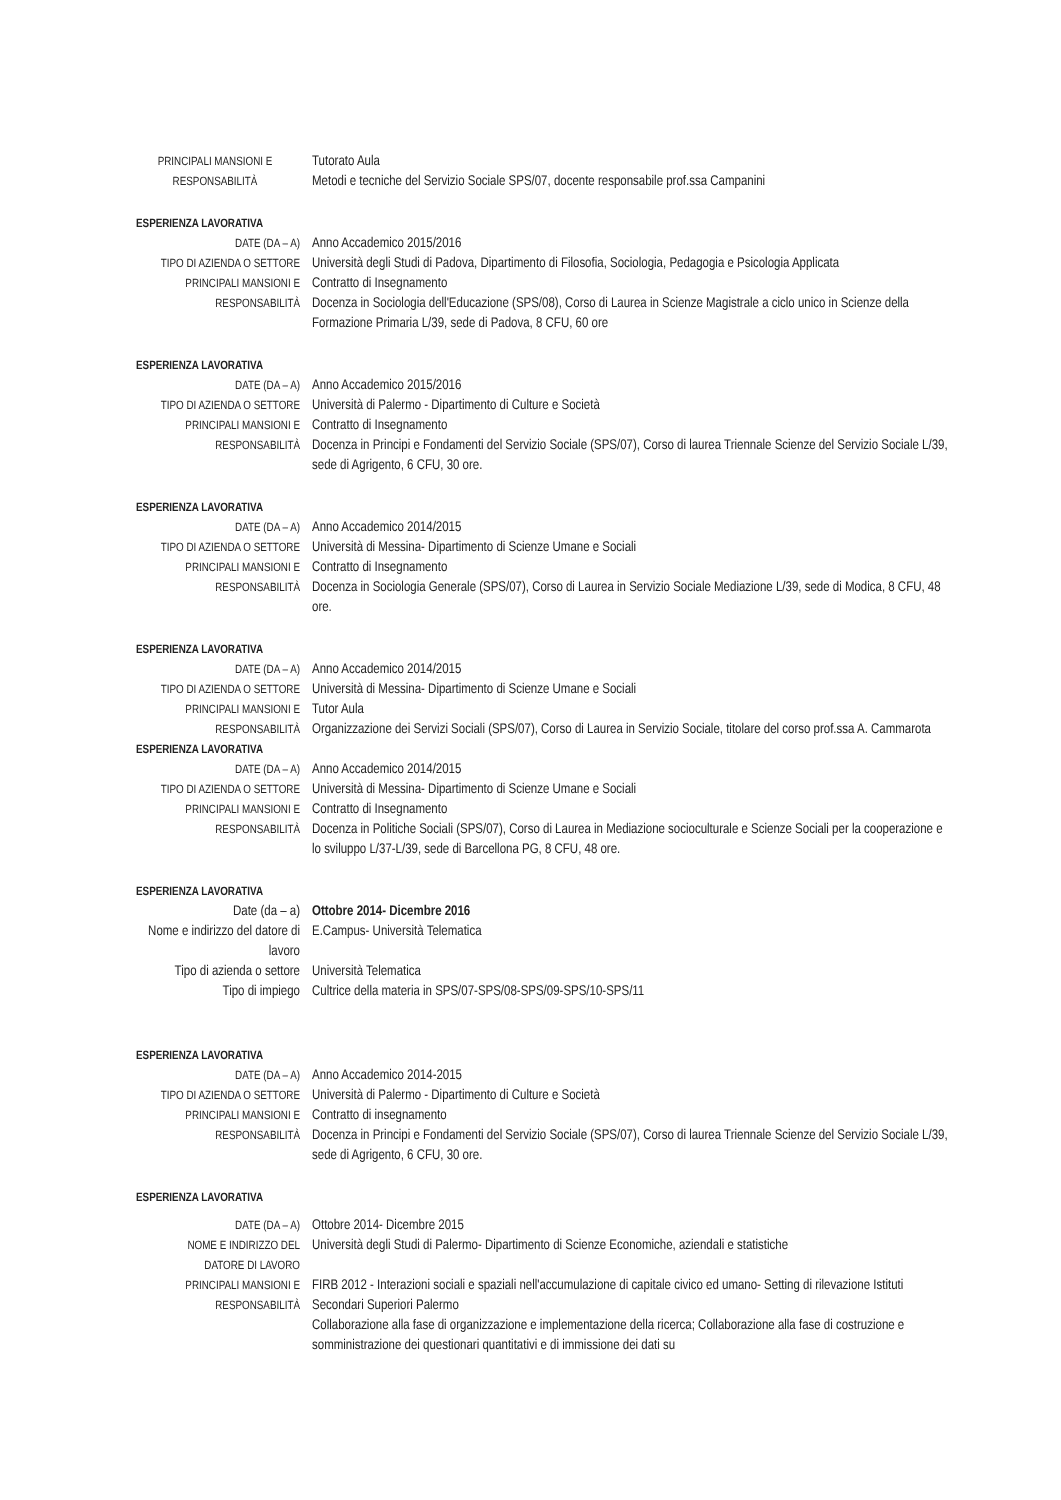PRINCIPALI MANSIONI E
RESPONSABILITÀ
Tutorato Aula
Metodi e tecniche del Servizio Sociale SPS/07, docente responsabile prof.ssa Campanini
ESPERIENZA LAVORATIVA
DATE (DA – A)
Anno Accademico 2015/2016
TIPO DI AZIENDA O SETTORE
Università degli Studi di Padova, Dipartimento di Filosofia, Sociologia, Pedagogia e Psicologia Applicata
PRINCIPALI MANSIONI E
RESPONSABILITÀ
Contratto di Insegnamento
Docenza in Sociologia dell'Educazione (SPS/08), Corso di Laurea in Scienze Magistrale a ciclo unico in Scienze della Formazione Primaria L/39, sede di Padova, 8 CFU, 60 ore
ESPERIENZA LAVORATIVA
DATE (DA – A)
Anno Accademico 2015/2016
TIPO DI AZIENDA O SETTORE
Università di Palermo - Dipartimento di Culture e Società
PRINCIPALI MANSIONI E
RESPONSABILITÀ
Contratto di Insegnamento
Docenza in Principi e Fondamenti del Servizio Sociale (SPS/07), Corso di laurea Triennale Scienze del Servizio Sociale L/39, sede di Agrigento, 6 CFU, 30 ore.
ESPERIENZA LAVORATIVA
DATE (DA – A)
Anno Accademico 2014/2015
TIPO DI AZIENDA O SETTORE
Università di Messina- Dipartimento di Scienze Umane e Sociali
PRINCIPALI MANSIONI E
RESPONSABILITÀ
Contratto di Insegnamento
Docenza in Sociologia Generale (SPS/07), Corso di Laurea in Servizio Sociale Mediazione L/39, sede di Modica, 8 CFU, 48 ore.
ESPERIENZA LAVORATIVA
DATE (DA – A)
Anno Accademico 2014/2015
TIPO DI AZIENDA O SETTORE
Università di Messina- Dipartimento di Scienze Umane e Sociali
PRINCIPALI MANSIONI E
RESPONSABILITÀ
Tutor Aula
Organizzazione dei Servizi Sociali (SPS/07), Corso di Laurea in Servizio Sociale, titolare del corso prof.ssa A. Cammarota
ESPERIENZA LAVORATIVA
DATE (DA – A)
Anno Accademico 2014/2015
TIPO DI AZIENDA O SETTORE
Università di Messina- Dipartimento di Scienze Umane e Sociali
PRINCIPALI MANSIONI E
RESPONSABILITÀ
Contratto di Insegnamento
Docenza in Politiche Sociali (SPS/07), Corso di Laurea in Mediazione socioculturale e Scienze Sociali per la cooperazione e lo sviluppo L/37-L/39, sede di Barcellona PG, 8 CFU, 48 ore.
ESPERIENZA LAVORATIVA
Date (da – a) Ottobre 2014- Dicembre 2016
Nome e indirizzo del datore di lavoro
E.Campus- Università Telematica
Tipo di azienda o settore
Università Telematica
Tipo di impiego Cultrice della materia in SPS/07-SPS/08-SPS/09-SPS/10-SPS/11
ESPERIENZA LAVORATIVA
DATE (DA – A)
Anno Accademico 2014-2015
TIPO DI AZIENDA O SETTORE
Università di Palermo - Dipartimento di Culture e Società
PRINCIPALI MANSIONI E
RESPONSABILITÀ
Contratto di insegnamento
Docenza in Principi e Fondamenti del Servizio Sociale (SPS/07), Corso di laurea Triennale Scienze del Servizio Sociale L/39, sede di Agrigento, 6 CFU, 30 ore.
ESPERIENZA LAVORATIVA
DATE (DA – A)
Ottobre 2014- Dicembre 2015
NOME E INDIRIZZO DEL
DATORE DI LAVORO
Università degli Studi di Palermo- Dipartimento di Scienze Economiche, aziendali e statistiche
PRINCIPALI MANSIONI E
RESPONSABILITÀ
FIRB 2012 - Interazioni sociali e spaziali nell'accumulazione di capitale civico ed umano- Setting di rilevazione Istituti Secondari Superiori Palermo
Collaborazione alla fase di organizzazione e implementazione della ricerca; Collaborazione alla fase di costruzione e somministrazione dei questionari quantitativi e di immissione dei dati su